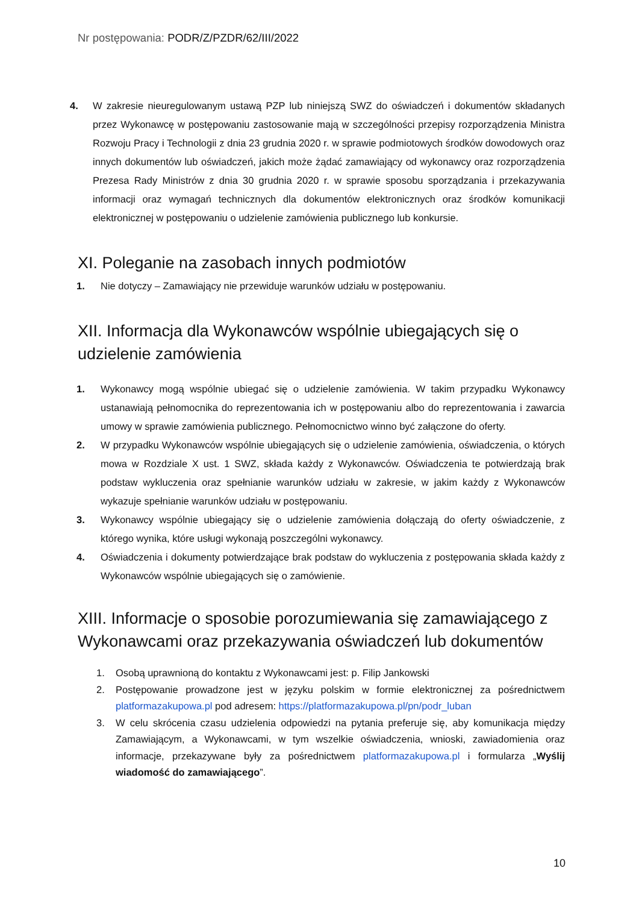Nr postępowania: PODR/Z/PZDR/62/III/2022
4. W zakresie nieuregulowanym ustawą PZP lub niniejszą SWZ do oświadczeń i dokumentów składanych przez Wykonawcę w postępowaniu zastosowanie mają w szczególności przepisy rozporządzenia Ministra Rozwoju Pracy i Technologii z dnia 23 grudnia 2020 r. w sprawie podmiotowych środków dowodowych oraz innych dokumentów lub oświadczeń, jakich może żądać zamawiający od wykonawcy oraz rozporządzenia Prezesa Rady Ministrów z dnia 30 grudnia 2020 r. w sprawie sposobu sporządzania i przekazywania informacji oraz wymagań technicznych dla dokumentów elektronicznych oraz środków komunikacji elektronicznej w postępowaniu o udzielenie zamówienia publicznego lub konkursie.
XI. Poleganie na zasobach innych podmiotów
1. Nie dotyczy – Zamawiający nie przewiduje warunków udziału w postępowaniu.
XII. Informacja dla Wykonawców wspólnie ubiegających się o udzielenie zamówienia
1. Wykonawcy mogą wspólnie ubiegać się o udzielenie zamówienia. W takim przypadku Wykonawcy ustanawiają pełnomocnika do reprezentowania ich w postępowaniu albo do reprezentowania i zawarcia umowy w sprawie zamówienia publicznego. Pełnomocnictwo winno być załączone do oferty.
2. W przypadku Wykonawców wspólnie ubiegających się o udzielenie zamówienia, oświadczenia, o których mowa w Rozdziale X ust. 1 SWZ, składa każdy z Wykonawców. Oświadczenia te potwierdzają brak podstaw wykluczenia oraz spełnianie warunków udziału w zakresie, w jakim każdy z Wykonawców wykazuje spełnianie warunków udziału w postępowaniu.
3. Wykonawcy wspólnie ubiegający się o udzielenie zamówienia dołączają do oferty oświadczenie, z którego wynika, które usługi wykonają poszczególni wykonawcy.
4. Oświadczenia i dokumenty potwierdzające brak podstaw do wykluczenia z postępowania składa każdy z Wykonawców wspólnie ubiegających się o zamówienie.
XIII. Informacje o sposobie porozumiewania się zamawiającego z Wykonawcami oraz przekazywania oświadczeń lub dokumentów
1. Osobą uprawnioną do kontaktu z Wykonawcami jest: p. Filip Jankowski
2. Postępowanie prowadzone jest w języku polskim w formie elektronicznej za pośrednictwem platformazakupowa.pl pod adresem: https://platformazakupowa.pl/pn/podr_luban
3. W celu skrócenia czasu udzielenia odpowiedzi na pytania preferuje się, aby komunikacja między Zamawiającym, a Wykonawcami, w tym wszelkie oświadczenia, wnioski, zawiadomienia oraz informacje, przekazywane były za pośrednictwem platformazakupowa.pl i formularza „Wyślij wiadomość do zamawiającego”.
10